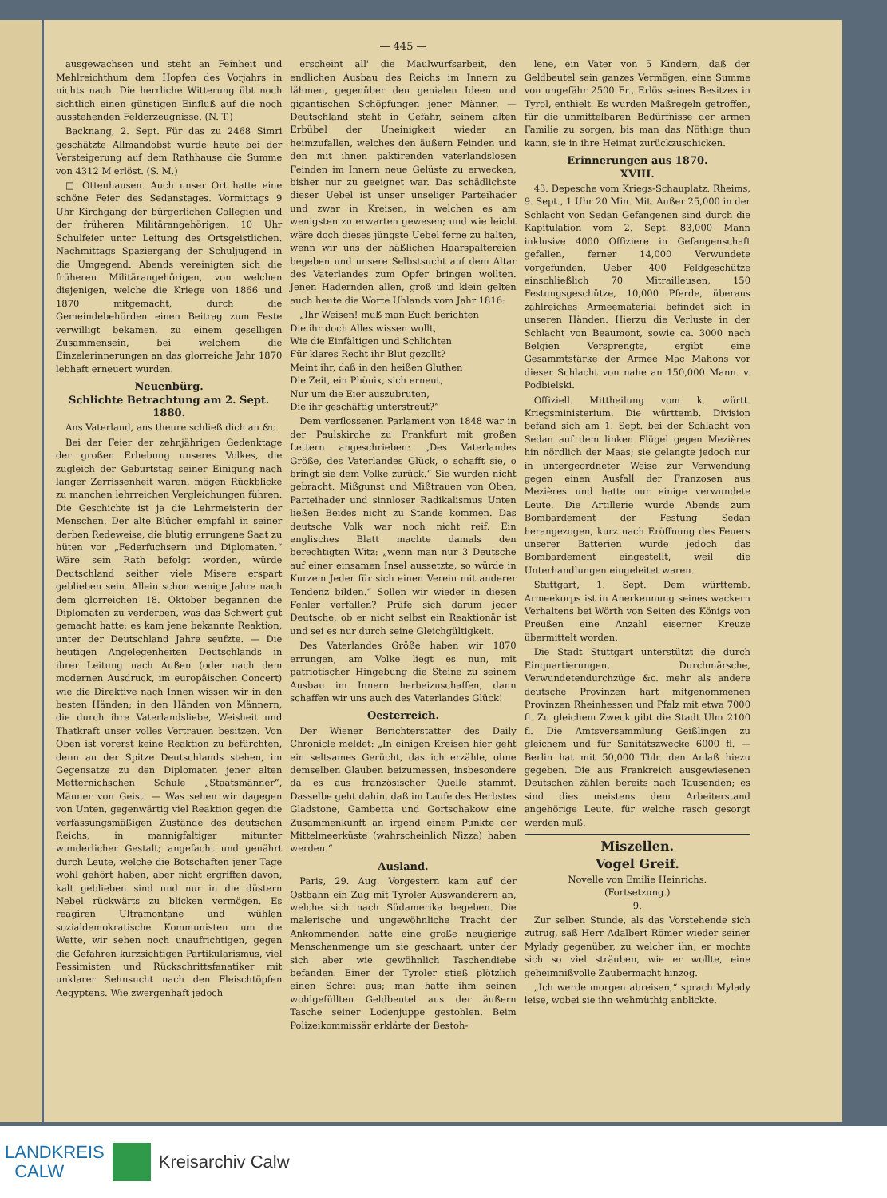— 445 —
ausgewachsen und steht an Feinheit und Mehlreichthum dem Hopfen des Vorjahrs in nichts nach. Die herrliche Witterung übt noch sichtlich einen günstigen Einfluß auf die noch ausstehenden Felderzeugnisse. (N. T.)
Backnang, 2. Sept. Für das zu 2468 Simri geschätzte Allmandobst wurde heute bei der Versteigerung auf dem Rathhause die Summe von 4312 M erlöst. (S. M.)
□ Ottenhausen. Auch unser Ort hatte eine schöne Feier des Sedanstages. Vormittags 9 Uhr Kirchgang der bürgerlichen Collegien und der früheren Militärangehörigen. 10 Uhr Schulfeier unter Leitung des Ortsgeistlichen. Nachmittags Spaziergang der Schuljugend in die Umgegend. Abends vereinigten sich die früheren Militärangehörigen, von welchen diejenigen, welche die Kriege von 1866 und 1870 mitgemacht, durch die Gemeindebehörden einen Beitrag zum Feste verwilligt bekamen, zu einem geselligen Zusammensein, bei welchem die Einzelerinnerungen an das glorreiche Jahr 1870 lebhaft erneuert wurden.
Neuenbürg.
Schlichte Betrachtung am 2. Sept. 1880.
Ans Vaterland, ans theure schließ dich an &c.
Bei der Feier der zehnjährigen Gedenktage der großen Erhebung unseres Volkes, die zugleich der Geburtstag seiner Einigung nach langer Zerrissenheit waren, mögen Rückblicke zu manchen lehrreichen Vergleichungen führen. Die Geschichte ist ja die Lehrmeisterin der Menschen. Der alte Blücher empfahl in seiner derben Redeweise, die blutig errungene Saat zu hüten vor „Federfuchsern und Diplomaten.“ Wäre sein Rath befolgt worden, würde Deutschland seither viele Misere erspart geblieben sein. Allein schon wenige Jahre nach dem glorreichen 18. Oktober begannen die Diplomaten zu verderben, was das Schwert gut gemacht hatte; es kam jene bekannte Reaktion, unter der Deutschland Jahre seufzte. — Die heutigen Angelegenheiten Deutschlands in ihrer Leitung nach Außen (oder nach dem modernen Ausdruck, im europäischen Concert) wie die Direktive nach Innen wissen wir in den besten Händen; in den Händen von Männern, die durch ihre Vaterlandsliebe, Weisheit und Thatkraft unser volles Vertrauen besitzen. Von Oben ist vorerst keine Reaktion zu befürchten, denn an der Spitze Deutschlands stehen, im Gegensatze zu den Diplomaten jener alten Metternichschen Schule „Staatsmänner“, Männer von Geist. — Was sehen wir dagegen von Unten, gegenwärtig viel Reaktion gegen die verfassungsmäßigen Zustände des deutschen Reichs, in mannigfaltiger mitunter wunderlicher Gestalt; angefacht und genährt durch Leute, welche die Botschaften jener Tage wohl gehört haben, aber nicht ergriffen davon, kalt geblieben sind und nur in die düstern Nebel rückwärts zu blicken vermögen. Es reagiren Ultramontane und wühlen sozialdemokratische Kommunisten um die Wette, wir sehen noch unaufrichtigen, gegen die Gefahren kurzsichtigen Partikularismus, viel Pessimisten und Rückschrittsfanatiker mit unklarer Sehnsucht nach den Fleischtöpfen Aegyptens. Wie zwergenhaft jedoch
erscheint all' die Maulwurfsarbeit, den endlichen Ausbau des Reichs im Innern zu lähmen, gegenüber den genialen Ideen und gigantischen Schöpfungen jener Männer. — Deutschland steht in Gefahr, seinem alten Erbübel der Uneinigkeit wieder an heimzufallen, welches den äußern Feinden und den mit ihnen paktirenden vaterlandslosen Feinden im Innern neue Gelüste zu erwecken, bisher nur zu geeignet war. Das schädlichste dieser Uebel ist unser unseliger Parteihader und zwar in Kreisen, in welchen es am wenigsten zu erwarten gewesen; und wie leicht wäre doch dieses jüngste Uebel ferne zu halten, wenn wir uns der häßlichen Haarspaltereien begeben und unsere Selbstsucht auf dem Altar des Vaterlandes zum Opfer bringen wollten. Jenen Hadernden allen, groß und klein gelten auch heute die Worte Uhlands vom Jahr 1816:
„Ihr Weisen! muß man Euch berichten
Die ihr doch Alles wissen wollt,
Wie die Einfältigen und Schlichten
Für klares Recht ihr Blut gezollt?
Meint ihr, daß in den heißen Gluthen
Die Zeit, ein Phönix, sich erneut,
Nur um die Eier auszubruten,
Die ihr geschäftig unterstreut?“
Dem verflossenen Parlament von 1848 war in der Paulskirche zu Frankfurt mit großen Lettern angeschrieben: „Des Vaterlandes Größe, des Vaterlandes Glück, o schafft sie, o bringt sie dem Volke zurück.“ Sie wurden nicht gebracht. Mißgunst und Mißtrauen von Oben, Parteihader und sinnloser Radikalismus Unten ließen Beides nicht zu Stande kommen. Das deutsche Volk war noch nicht reif. Ein englisches Blatt machte damals den berechtigten Witz: „wenn man nur 3 Deutsche auf einer einsamen Insel aussetzte, so würde in Kurzem Jeder für sich einen Verein mit anderer Tendenz bilden.“ Sollen wir wieder in diesen Fehler verfallen? Prüfe sich darum jeder Deutsche, ob er nicht selbst ein Reaktionär ist und sei es nur durch seine Gleichgültigkeit.
Des Vaterlandes Größe haben wir 1870 errungen, am Volke liegt es nun, mit patriotischer Hingebung die Steine zu seinem Ausbau im Innern herbeizuschaffen, dann schaffen wir uns auch des Vaterlandes Glück!
Oesterreich.
Der Wiener Berichterstatter des Daily Chronicle meldet: „In einigen Kreisen hier geht ein seltsames Gerücht, das ich erzähle, ohne demselben Glauben beizumessen, insbesondere da es aus französischer Quelle stammt. Dasselbe geht dahin, daß im Laufe des Herbstes Gladstone, Gambetta und Gortschakow eine Zusammenkunft an irgend einem Punkte der Mittelmeerküste (wahrscheinlich Nizza) haben werden.“
Ausland.
Paris, 29. Aug. Vorgestern kam auf der Ostbahn ein Zug mit Tyroler Auswanderern an, welche sich nach Südamerika begeben. Die malerische und ungewöhnliche Tracht der Ankommenden hatte eine große neugierige Menschenmenge um sie geschaart, unter der sich aber wie gewöhnlich Taschendiebe befanden. Einer der Tyroler stieß plötzlich einen Schrei aus; man hatte ihm seinen wohlgefüllten Geldbeutel aus der äußern Tasche seiner Lodenjuppe gestohlen. Beim Polizeikommissär erklärte der Bestoh-
lene, ein Vater von 5 Kindern, daß der Geldbeutel sein ganzes Vermögen, eine Summe von ungefähr 2500 Fr., Erlös seines Besitzes in Tyrol, enthielt. Es wurden Maßregeln getroffen, für die unmittelbaren Bedürfnisse der armen Familie zu sorgen, bis man das Nöthige thun kann, sie in ihre Heimat zurückzuschicken.
Erinnerungen aus 1870.
XVIII.
43. Depesche vom Kriegs-Schauplatz. Rheims, 9. Sept., 1 Uhr 20 Min. Mit. Außer 25,000 in der Schlacht von Sedan Gefangenen sind durch die Kapitulation vom 2. Sept. 83,000 Mann inklusive 4000 Offiziere in Gefangenschaft gefallen, ferner 14,000 Verwundete vorgefunden. Ueber 400 Feldgeschütze einschließlich 70 Mitrailleusen, 150 Festungsgeschütze, 10,000 Pferde, überaus zahlreiches Armeematerial befindet sich in unseren Händen. Hierzu die Verluste in der Schlacht von Beaumont, sowie ca. 3000 nach Belgien Versprengte, ergibt eine Gesammtstärke der Armee Mac Mahons vor dieser Schlacht von nahe an 150,000 Mann. v. Podbielski.
Offiziell. Mittheilung vom k. württ. Kriegsministerium. Die württemb. Division befand sich am 1. Sept. bei der Schlacht von Sedan auf dem linken Flügel gegen Mezières hin nördlich der Maas; sie gelangte jedoch nur in untergeordneter Weise zur Verwendung gegen einen Ausfall der Franzosen aus Mezières und hatte nur einige verwundete Leute. Die Artillerie wurde Abends zum Bombardement der Festung Sedan herangezogen, kurz nach Eröffnung des Feuers unserer Batterien wurde jedoch das Bombardement eingestellt, weil die Unterhandlungen eingeleitet waren.
Stuttgart, 1. Sept. Dem württemb. Armeekorps ist in Anerkennung seines wackern Verhaltens bei Wörth von Seiten des Königs von Preußen eine Anzahl eiserner Kreuze übermittelt worden.
Die Stadt Stuttgart unterstützt die durch Einquartierungen, Durchmärsche, Verwundetendurchzüge &c. mehr als andere deutsche Provinzen hart mitgenommenen Provinzen Rheinhessen und Pfalz mit etwa 7000 fl. Zu gleichem Zweck gibt die Stadt Ulm 2100 fl. Die Amtsversammlung Geißlingen zu gleichem und für Sanitätszwecke 6000 fl. — Berlin hat mit 50,000 Thlr. den Anlaß hiezu gegeben. Die aus Frankreich ausgewiesenen Deutschen zählen bereits nach Tausenden; es sind dies meistens dem Arbeiterstand angehörige Leute, für welche rasch gesorgt werden muß.
Miszellen.
Vogel Greif.
Novelle von Emilie Heinrichs.
(Fortsetzung.)
9.
Zur selben Stunde, als das Vorstehende sich zutrug, saß Herr Adalbert Römer wieder seiner Mylady gegenüber, zu welcher ihn, er mochte sich so viel sträuben, wie er wollte, eine geheimnißvolle Zaubermacht hinzog.
„Ich werde morgen abreisen,“ sprach Mylady leise, wobei sie ihn wehmüthig anblickte.
LANDKREIS
CALW
Kreisarchiv Calw